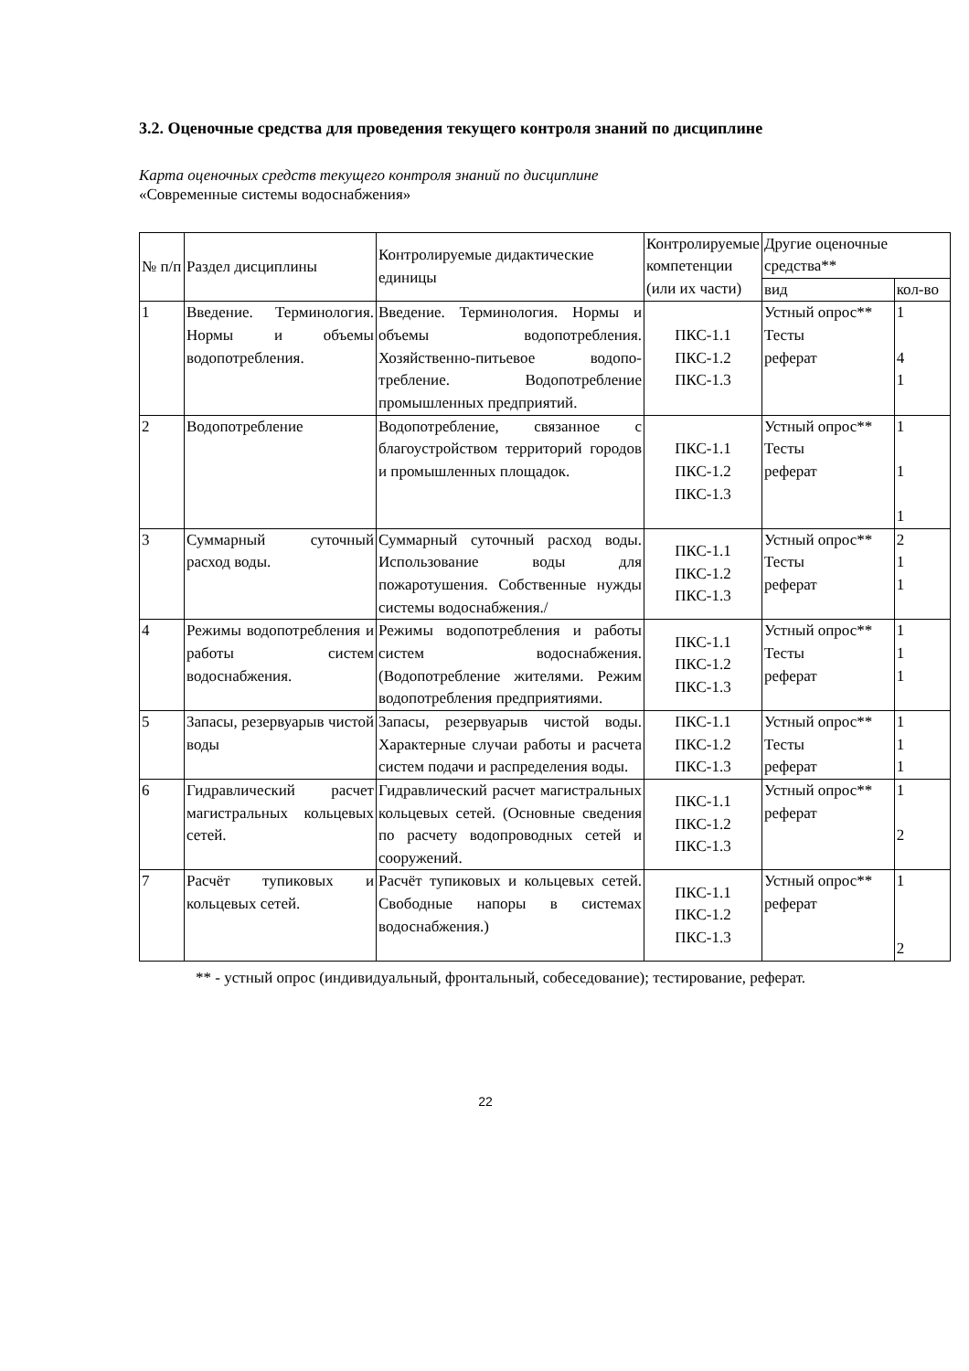3.2. Оценочные средства для проведения текущего контроля знаний по дисциплине
Карта оценочных средств текущего контроля знаний по дисциплине
«Современные системы водоснабжения»
| № п/п | Раздел дисциплины | Контролируемые дидактические единицы | Контролируемые компетенции (или их части) | Другие оценочные средства** | |
| --- | --- | --- | --- | --- | --- |
| | | | | вид | кол-во |
| 1 | Введение. Терминология. Нормы и объемы водопотребления. | Введение. Терминология. Нормы и объемы водопотребления. Хозяйственно-питьевое водопо-требление. Водопотребление промышленных предприятий. | ПКС-1.1 ПКС-1.2 ПКС-1.3 | Устный опрос** Тесты реферат | 1 4 1 |
| 2 | Водопотребление | Водопотребление, связанное с благоустройством территорий городов и промышленных площадок. | ПКС-1.1 ПКС-1.2 ПКС-1.3 | Устный опрос** Тесты реферат | 1 1 1 |
| 3 | Суммарный суточный расход воды. | Суммарный суточный расход воды. Использование воды для пожаротушения. Собственные нужды системы водоснабжения./ | ПКС-1.1 ПКС-1.2 ПКС-1.3 | Устный опрос** Тесты реферат | 2 1 1 |
| 4 | Режимы водопотребления и работы систем водоснабжения. | Режимы водопотребления и работы систем водоснабжения. (Водопотребление жителями. Режим водопотребления предприятиями. | ПКС-1.1 ПКС-1.2 ПКС-1.3 | Устный опрос** Тесты реферат | 1 1 1 |
| 5 | Запасы, резервуарыв чистой воды | Запасы, резервуарыв чистой воды. Характерные случаи работы и расчета систем подачи и распределения воды. | ПКС-1.1 ПКС-1.2 ПКС-1.3 | Устный опрос** Тесты реферат | 1 1 1 |
| 6 | Гидравлический расчет магистральных кольцевых сетей. | Гидравлический расчет магистральных кольцевых сетей. (Основные сведения по расчету водопроводных сетей и сооружений. | ПКС-1.1 ПКС-1.2 ПКС-1.3 | Устный опрос** реферат | 1 2 |
| 7 | Расчёт тупиковых и кольцевых сетей. | Расчёт тупиковых и кольцевых сетей. Свободные напоры в системах водоснабжения.) | ПКС-1.1 ПКС-1.2 ПКС-1.3 | Устный опрос** реферат | 1 2 |
** - устный опрос (индивидуальный, фронтальный, собеседование); тестирование, реферат.
22